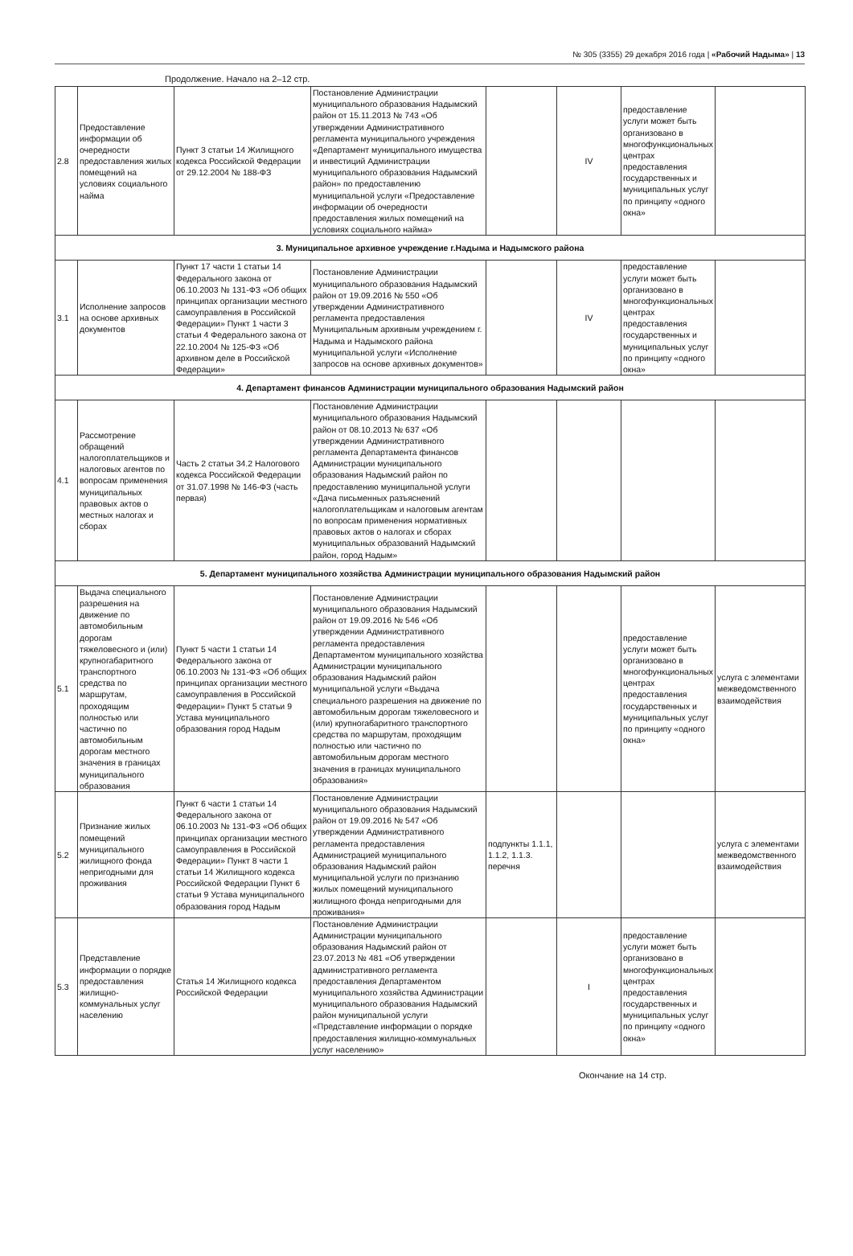№ 305 (3355) 29 декабря 2016 года | «Рабочий Надыма» | 13
Продолжение. Начало на 2–12 стр.
| 2.8 | Предоставление информации об очередности предоставления жилых помещений на условиях социального найма | Пункт 3 статьи 14 Жилищного кодекса Российской Федерации от 29.12.2004 № 188-ФЗ | Постановление Администрации муниципального образования Надымский район от 15.11.2013 № 743 «Об утверждении Административного регламента муниципального учреждения «Департамент муниципального имущества и инвестиций Администрации муниципального образования Надымский район» по предоставлению муниципальной услуги «Предоставление информации об очередности предоставления жилых помещений на условиях социального найма» | | IV | предоставление услуги может быть организовано в многофункциональных центрах предоставления государственных и муниципальных услуг по принципу «одного окна» | |
| 3. Муниципальное архивное учреждение г.Надыма и Надымского района | | | | | | | |
| 3.1 | Исполнение запросов на основе архивных документов | Пункт 17 части 1 статьи 14 Федерального закона от 06.10.2003 № 131-ФЗ «Об общих принципах организации местного самоуправления в Российской Федерации» Пункт 1 части 3 статьи 4 Федерального закона от 22.10.2004 № 125-ФЗ «Об архивном деле в Российской Федерации» | Постановление Администрации муниципального образования Надымский район от 19.09.2016 № 550 «Об утверждении Административного регламента предоставления Муниципальным архивным учреждением г. Надыма и Надымского района муниципальной услуги «Исполнение запросов на основе архивных документов» | | IV | предоставление услуги может быть организовано в многофункциональных центрах предоставления государственных и муниципальных услуг по принципу «одного окна» | |
| 4. Департамент финансов Администрации муниципального образования Надымский район | | | | | | | |
| 4.1 | Рассмотрение обращений налогоплательщиков и налоговых агентов по вопросам применения муниципальных правовых актов о местных налогах и сборах | Часть 2 статьи 34.2 Налогового кодекса Российской Федерации от 31.07.1998 № 146-ФЗ (часть первая) | Постановление Администрации муниципального образования Надымский район от 08.10.2013 № 637 «Об утверждении Административного регламента Департамента финансов Администрации муниципального образования Надымский район по предоставлению муниципальной услуги «Дача письменных разъяснений налогоплательщикам и налоговым агентам по вопросам применения нормативных правовых актов о налогах и сборах муниципальных образований Надымский район, город Надым» | | | | |
| 5. Департамент муниципального хозяйства Администрации муниципального образования Надымский район | | | | | | | |
| 5.1 | Выдача специального разрешения на движение по автомобильным дорогам тяжеловесного и (или) крупногабаритного транспортного средства по маршрутам, проходящим полностью или частично по автомобильным дорогам местного значения в границах муниципального образования | Пункт 5 части 1 статьи 14 Федерального закона от 06.10.2003 № 131-ФЗ «Об общих принципах организации местного самоуправления в Российской Федерации» Пункт 5 статьи 9 Устава муниципального образования город Надым | Постановление Администрации муниципального образования Надымский район от 19.09.2016 № 546 «Об утверждении Административного регламента предоставления Департаментом муниципального хозяйства Администрации муниципального образования Надымский район муниципальной услуги «Выдача специального разрешения на движение по автомобильным дорогам тяжеловесного и (или) крупногабаритного транспортного средства по маршрутам, проходящим полностью или частично по автомобильным дорогам местного значения в границах муниципального образования» | | | предоставление услуги может быть организовано в многофункциональных центрах предоставления государственных и муниципальных услуг по принципу «одного окна» | услуга с элементами межведомственного взаимодействия |
| 5.2 | Признание жилых помещений муниципального жилищного фонда непригодными для проживания | Пункт 6 части 1 статьи 14 Федерального закона от 06.10.2003 № 131-ФЗ «Об общих принципах организации местного самоуправления в Российской Федерации» Пункт 8 части 1 статьи 14 Жилищного кодекса Российской Федерации Пункт 6 статьи 9 Устава муниципального образования город Надым | Постановление Администрации муниципального образования Надымский район от 19.09.2016 № 547 «Об утверждении Административного регламента предоставления Администрацией муниципального образования Надымский район муниципальной услуги по признанию жилых помещений муниципального жилищного фонда непригодными для проживания» | подпункты 1.1.1, 1.1.2, 1.1.3. перечня | | | услуга с элементами межведомственного взаимодействия |
| 5.3 | Представление информации о порядке предоставления жилищно-коммунальных услуг населению | Статья 14 Жилищного кодекса Российской Федерации | Постановление Администрации Администрации муниципального образования Надымский район от 23.07.2013 № 481 «Об утверждении административного регламента предоставления Департаментом муниципального хозяйства Администрации муниципального образования Надымский район муниципальной услуги «Представление информации о порядке предоставления жилищно-коммунальных услуг населению» | | I | предоставление услуги может быть организовано в многофункциональных центрах предоставления государственных и муниципальных услуг по принципу «одного окна» | |
Окончание на 14 стр.